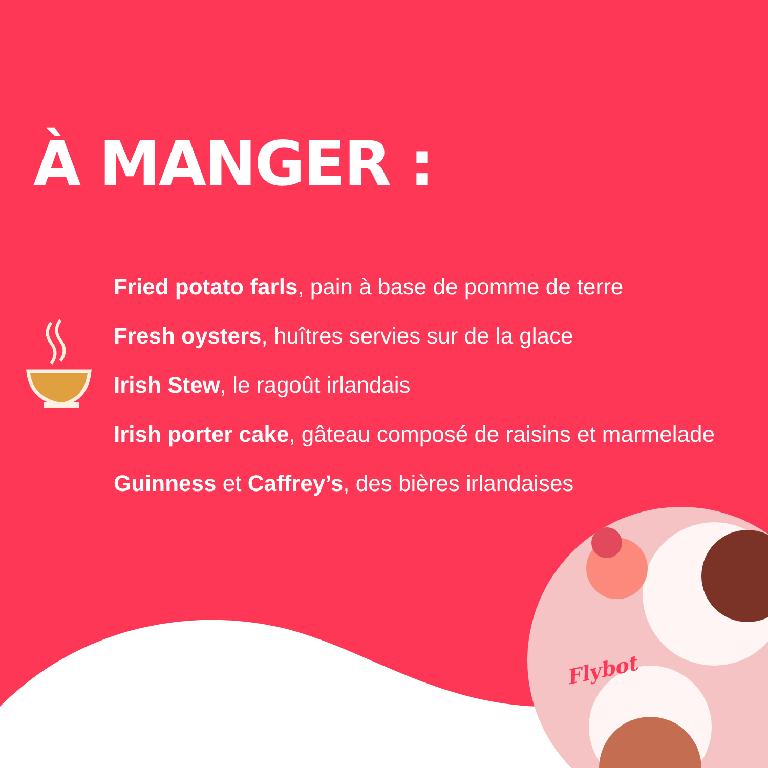À MANGER :
Fried potato farls, pain à base de pomme de terre
Fresh oysters, huîtres servies sur de la glace
Irish Stew, le ragoût irlandais
Irish porter cake, gâteau composé de raisins et marmelade
Guinness et Caffrey’s, des bières irlandaises
Flybot